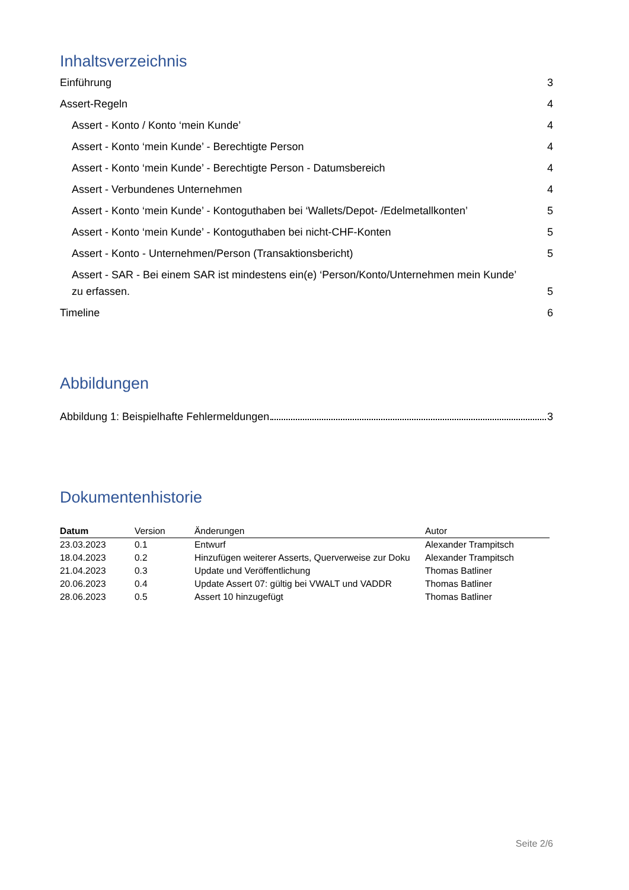Inhaltsverzeichnis
Einführung 3
Assert-Regeln 4
Assert - Konto / Konto ‘mein Kunde’ 4
Assert - Konto ‘mein Kunde’ - Berechtigte Person 4
Assert - Konto ‘mein Kunde’ - Berechtigte Person - Datumsbereich 4
Assert - Verbundenes Unternehmen 4
Assert - Konto ‘mein Kunde’ - Kontoguthaben bei ‘Wallets/Depot- /Edelmetallkonten’ 5
Assert - Konto ‘mein Kunde’ - Kontoguthaben bei nicht-CHF-Konten 5
Assert - Konto - Unternehmen/Person (Transaktionsbericht) 5
Assert - SAR - Bei einem SAR ist mindestens ein(e) ‘Person/Konto/Unternehmen mein Kunde’ zu erfassen. 5
Timeline 6
Abbildungen
Abbildung 1: Beispielhafte Fehlermeldungen 3
Dokumentenhistorie
| Datum | Version | Änderungen | Autor |
| --- | --- | --- | --- |
| 23.03.2023 | 0.1 | Entwurf | Alexander Trampitsch |
| 18.04.2023 | 0.2 | Hinzufügen weiterer Asserts, Querverweise zur Doku | Alexander Trampitsch |
| 21.04.2023 | 0.3 | Update und Veröffentlichung | Thomas Batliner |
| 20.06.2023 | 0.4 | Update Assert 07: gültig bei VWALT und VADDR | Thomas Batliner |
| 28.06.2023 | 0.5 | Assert 10 hinzugefügt | Thomas Batliner |
Seite 2/6